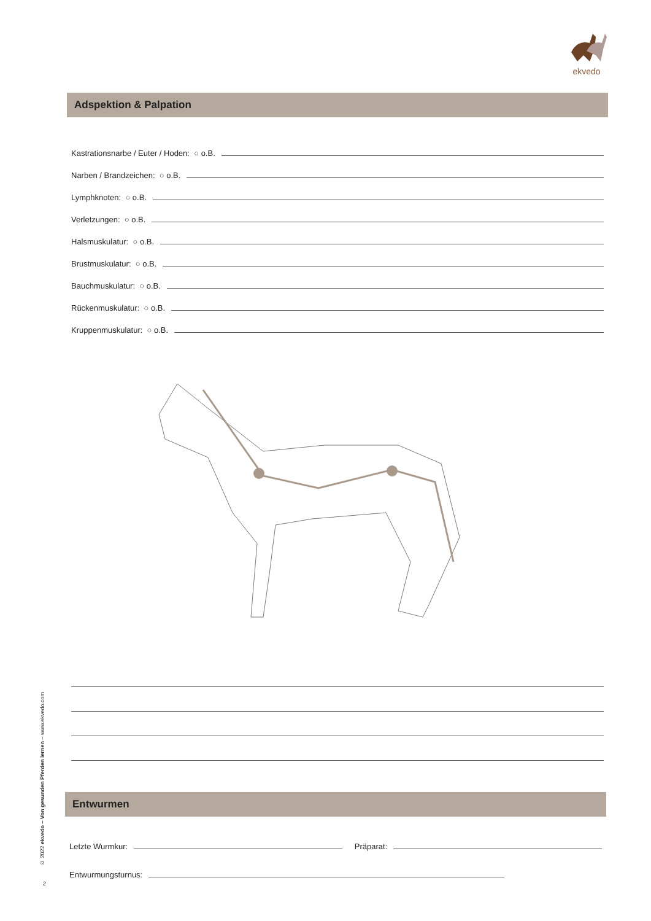ekvedo
Adspektion & Palpation
Kastrationsnarbe / Euter / Hoden: ○ o.B.
Narben / Brandzeichen: ○ o.B.
Lymphknoten: ○ o.B.
Verletzungen: ○ o.B.
Halsmuskulatur: ○ o.B.
Brustmuskulatur: ○ o.B.
Bauchmuskulatur: ○ o.B.
Rückenmuskulatur: ○ o.B.
Kruppenmuskulatur: ○ o.B.
Entwurmen
Letzte Wurmkur: Präparat:
Entwurmungsturnus:
© 2022 ekvedo – Von gesunden Pferden lernen – www.ekvedo.com
2